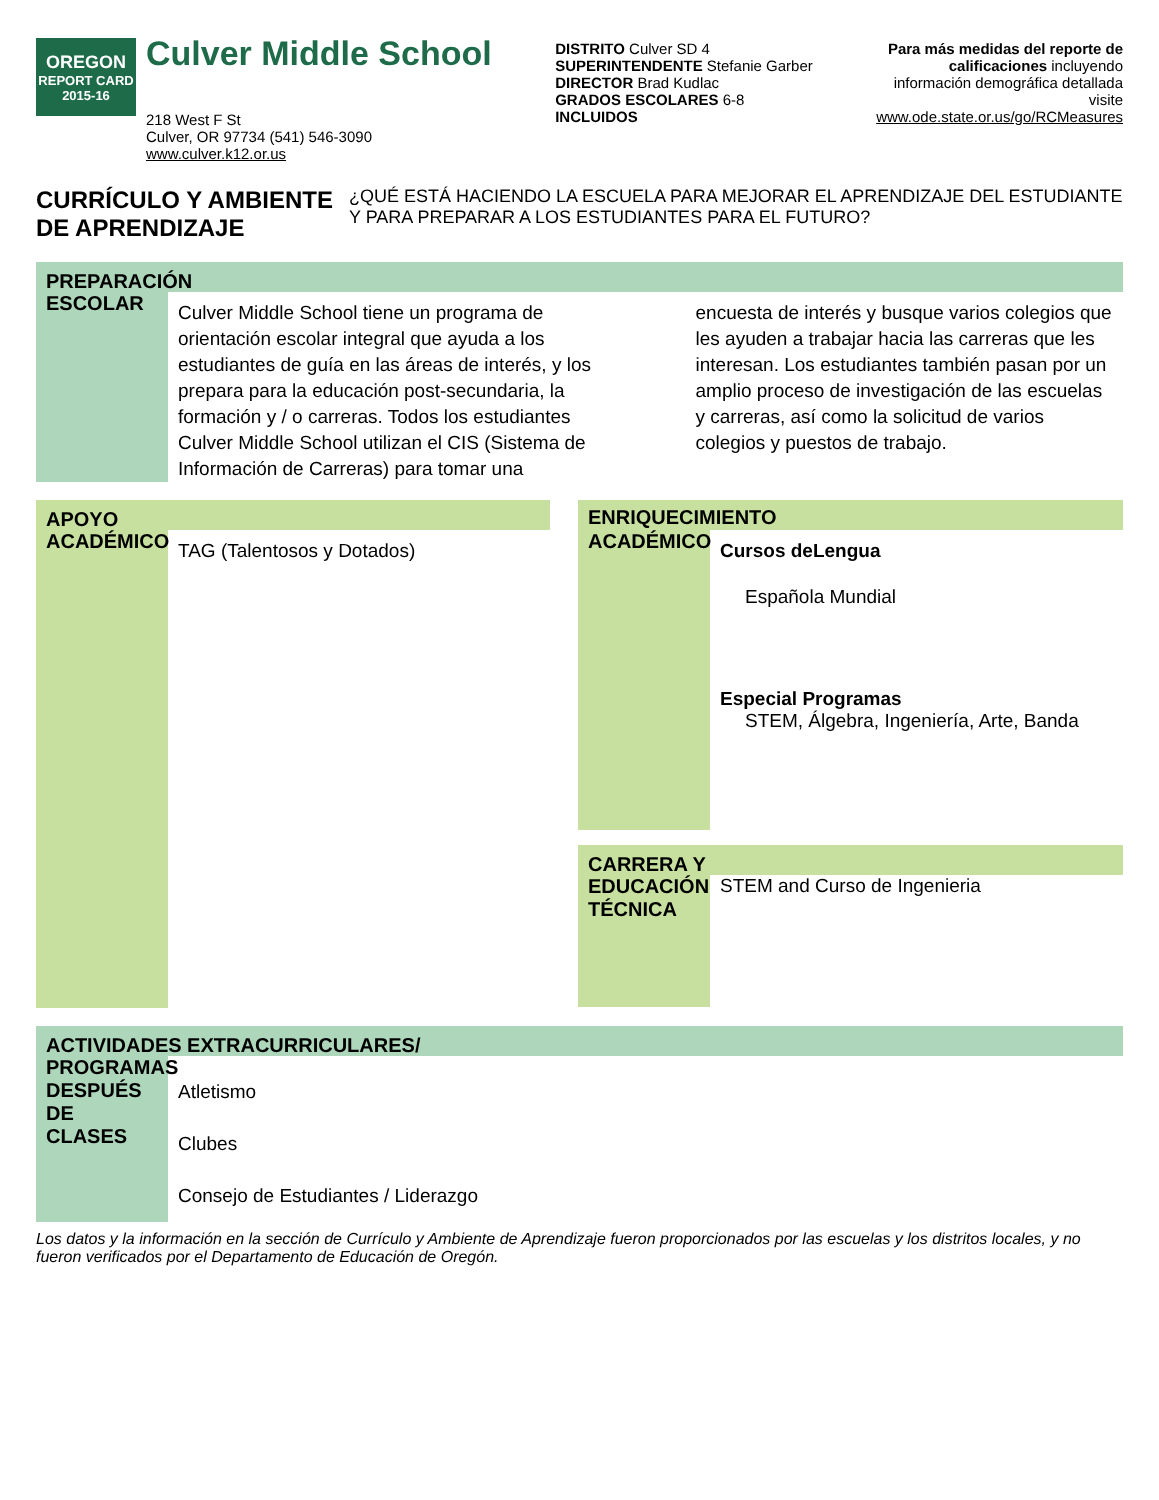OREGON
REPORT CARD
2015-16
Culver Middle School
218 West F St
Culver, OR 97734 (541) 546-3090
www.culver.k12.or.us
DISTRITO Culver SD 4
SUPERINTENDENTE Stefanie Garber
DIRECTOR Brad Kudlac
GRADOS ESCOLARES 6-8
INCLUIDOS
Para más medidas del reporte de
calificaciones incluyendo
información demográfica detallada
visite
www.ode.state.or.us/go/RCMeasures
CURRÍCULO Y AMBIENTE DE APRENDIZAJE
¿QUÉ ESTÁ HACIENDO LA ESCUELA PARA MEJORAR EL APRENDIZAJE DEL ESTUDIANTE Y PARA PREPARAR A LOS ESTUDIANTES PARA EL FUTURO?
PREPARACIÓN
ESCOLAR
Culver Middle School tiene un programa de orientación escolar integral que ayuda a los estudiantes de guía en las áreas de interés, y los prepara para la educación post-secundaria, la formación y / o carreras. Todos los estudiantes Culver Middle School utilizan el CIS (Sistema de Información de Carreras) para tomar una encuesta de interés y busque varios colegios que les ayuden a trabajar hacia las carreras que les interesan. Los estudiantes también pasan por un amplio proceso de investigación de las escuelas y carreras, así como la solicitud de varios colegios y puestos de trabajo.
APOYO
ACADÉMICO
TAG (Talentosos y Dotados)
ENRIQUECIMIENTO
ACADÉMICO
Cursos deLengua
Española Mundial
Especial Programas
STEM, Álgebra, Ingeniería, Arte, Banda
CARRERA Y
EDUCACIÓN TÉCNICA
STEM and Curso de Ingenieria
ACTIVIDADES EXTRACURRICULARES/
PROGRAMAS DESPUÉS DE CLASES
Atletismo
Clubes
Consejo de Estudiantes / Liderazgo
Los datos y la información en la sección de Currículo y Ambiente de Aprendizaje fueron proporcionados por las escuelas y los distritos locales, y no fueron verificados por el Departamento de Educación de Oregón.